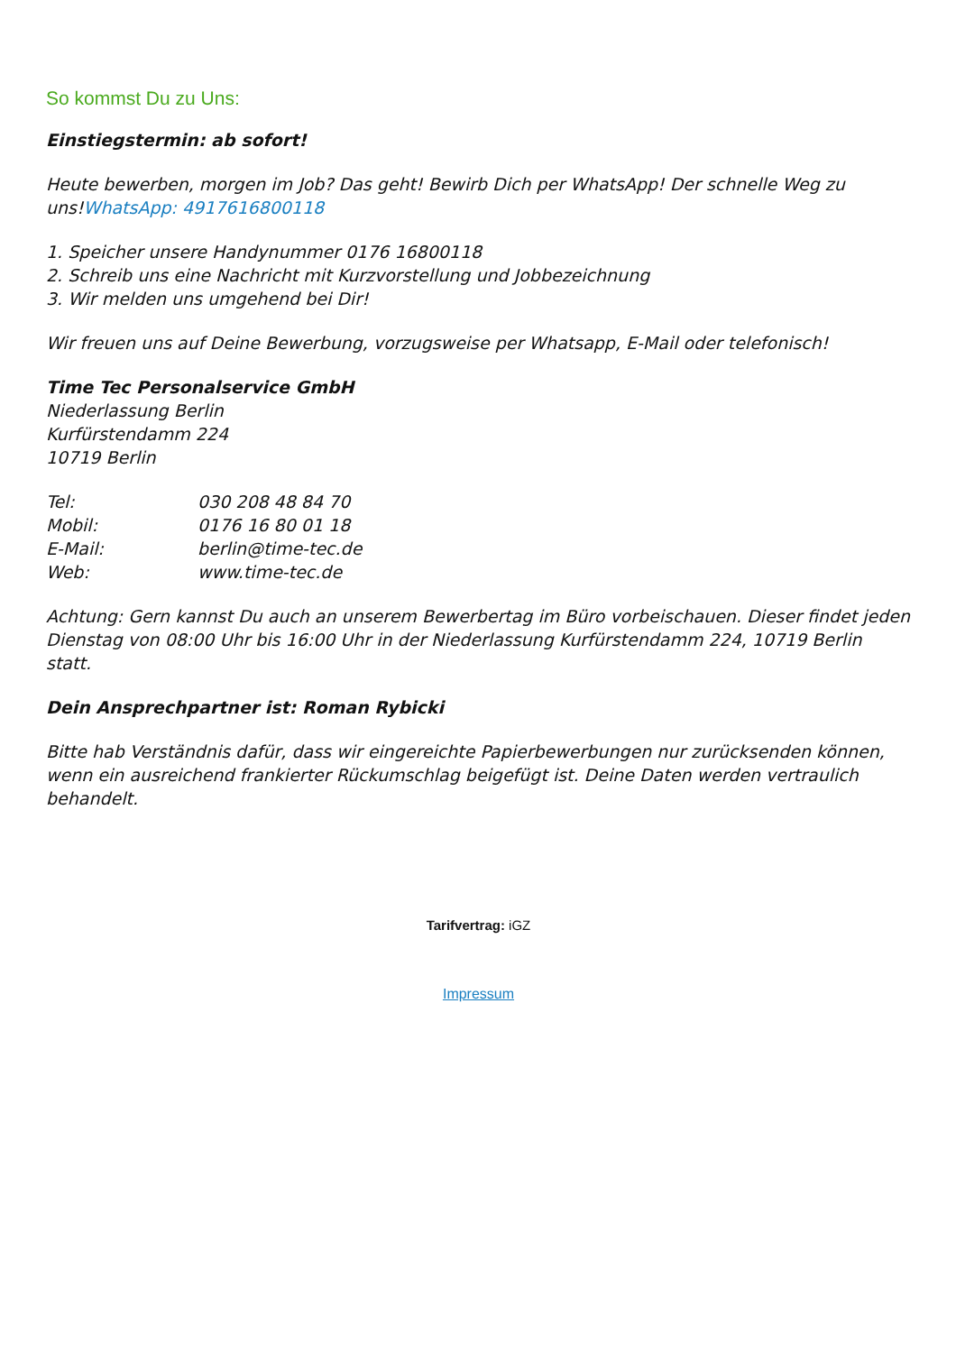So kommst Du zu Uns:
Einstiegstermin: ab sofort!
Heute bewerben, morgen im Job? Das geht! Bewirb Dich per WhatsApp! Der schnelle Weg zu uns!WhatsApp: 4917616800118
1. Speicher unsere Handynummer 0176 16800118
2. Schreib uns eine Nachricht mit Kurzvorstellung und Jobbezeichnung
3. Wir melden uns umgehend bei Dir!
Wir freuen uns auf Deine Bewerbung, vorzugsweise per Whatsapp, E-Mail oder telefonisch!
Time Tec Personalservice GmbH
Niederlassung Berlin
Kurfürstendamm 224
10719 Berlin
Tel: 030 208 48 84 70
Mobil: 0176 16 80 01 18
E-Mail: berlin@time-tec.de
Web: www.time-tec.de
Achtung: Gern kannst Du auch an unserem Bewerbertag im Büro vorbeischauen. Dieser findet jeden Dienstag von 08:00 Uhr bis 16:00 Uhr in der Niederlassung Kurfürstendamm 224, 10719 Berlin statt.
Dein Ansprechpartner ist: Roman Rybicki
Bitte hab Verständnis dafür, dass wir eingereichte Papierbewerbungen nur zurücksenden können, wenn ein ausreichend frankierter Rückumschlag beigefügt ist. Deine Daten werden vertraulich behandelt.
Tarifvertrag: iGZ
Impressum